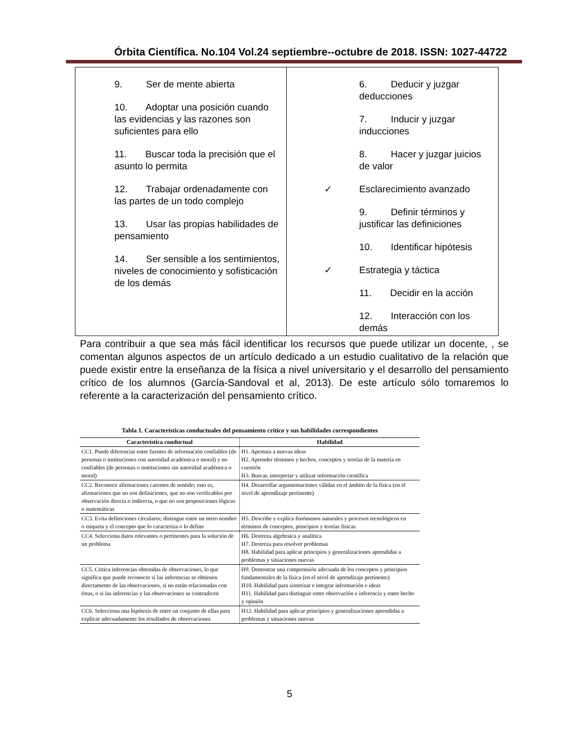Órbita Científica. No.104 Vol.24 septiembre--octubre de 2018. ISSN: 1027-44722
9. Ser de mente abierta
10. Adoptar una posición cuando las evidencias y las razones son suficientes para ello
11. Buscar toda la precisión que el asunto lo permita
12. Trabajar ordenadamente con las partes de un todo complejo
13. Usar las propias habilidades de pensamiento
14. Ser sensible a los sentimientos, niveles de conocimiento y sofisticación de los demás
6. Deducir y juzgar deducciones
7. Inducir y juzgar inducciones
8. Hacer y juzgar juicios de valor
✓ Esclarecimiento avanzado
9. Definir términos y justificar las definiciones
10. Identificar hipótesis
✓ Estrategia y táctica
11. Decidir en la acción
12. Interacción con los demás
Para contribuir a que sea más fácil identificar los recursos que puede utilizar un docente, , se comentan algunos aspectos de un artículo dedicado a un estudio cualitativo de la relación que puede existir entre la enseñanza de la física a nivel universitario y el desarrollo del pensamiento crítico de los alumnos (García-Sandoval et al, 2013). De este artículo sólo tomaremos lo referente a la caracterización del pensamiento crítico.
Tabla 1. Características conductuales del pensamiento crítico y sus habilidades correspondientes
| Característica conductual | Habilidad |
| --- | --- |
| CC1. Puede diferenciar entre fuentes de información confiables (de personas o instituciones con autoridad académica o moral) y no confiables (de personas o instituciones sin autoridad académica o moral) | H1. Apertura a nuevas ideas H2. Aprender términos y hechos, conceptos y teorías de la materia en cuestión H3. Buscar, interpretar y utilizar información científica |
| CC2. Reconoce afirmaciones carentes de sentido; esto es, afirmaciones que no son definiciones, que no son verificables por observación directa o indirecta, o que no son proposiciones lógicas o matemáticas | H4. Desarrollar argumentaciones válidas en el ámbito de la física (en el nivel de aprendizaje pertinente) |
| CC3. Evita definiciones circulares; distingue entre un mero nombre o etiqueta y el concepto que lo caracteriza o lo define | H5. Describe y explica fenómenos naturales y procesos tecnológicos en términos de conceptos, principios y teorías físicas |
| CC4. Selecciona datos relevantes o pertinentes para la solución de un problema | H6. Destreza algebraica y analítica H7. Destreza para resolver problemas H8. Habilidad para aplicar principios y generalizaciones aprendidas a problemas y situaciones nuevas |
| CC5. Critica inferencias obtenidas de observaciones, lo que significa que puede reconocer si las inferencias se obtienen directamente de las observaciones, si no están relacionadas con éstas, o si las inferencias y las observaciones se contradicen | H9. Demostrar una comprensión adecuada de los conceptos y principios fundamentales de la física (en el nivel de aprendizaje pertinente) H10. Habilidad para sintetizar e integrar información e ideas H11. Habilidad para distinguir entre observación e inferencia y entre hecho y opinión |
| CC6. Selecciona una hipótesis de entre un conjunto de ellas para explicar adecuadamente los resultados de observaciones | H12. Habilidad para aplicar principios y generalizaciones aprendidas a problemas y situaciones nuevas |
5